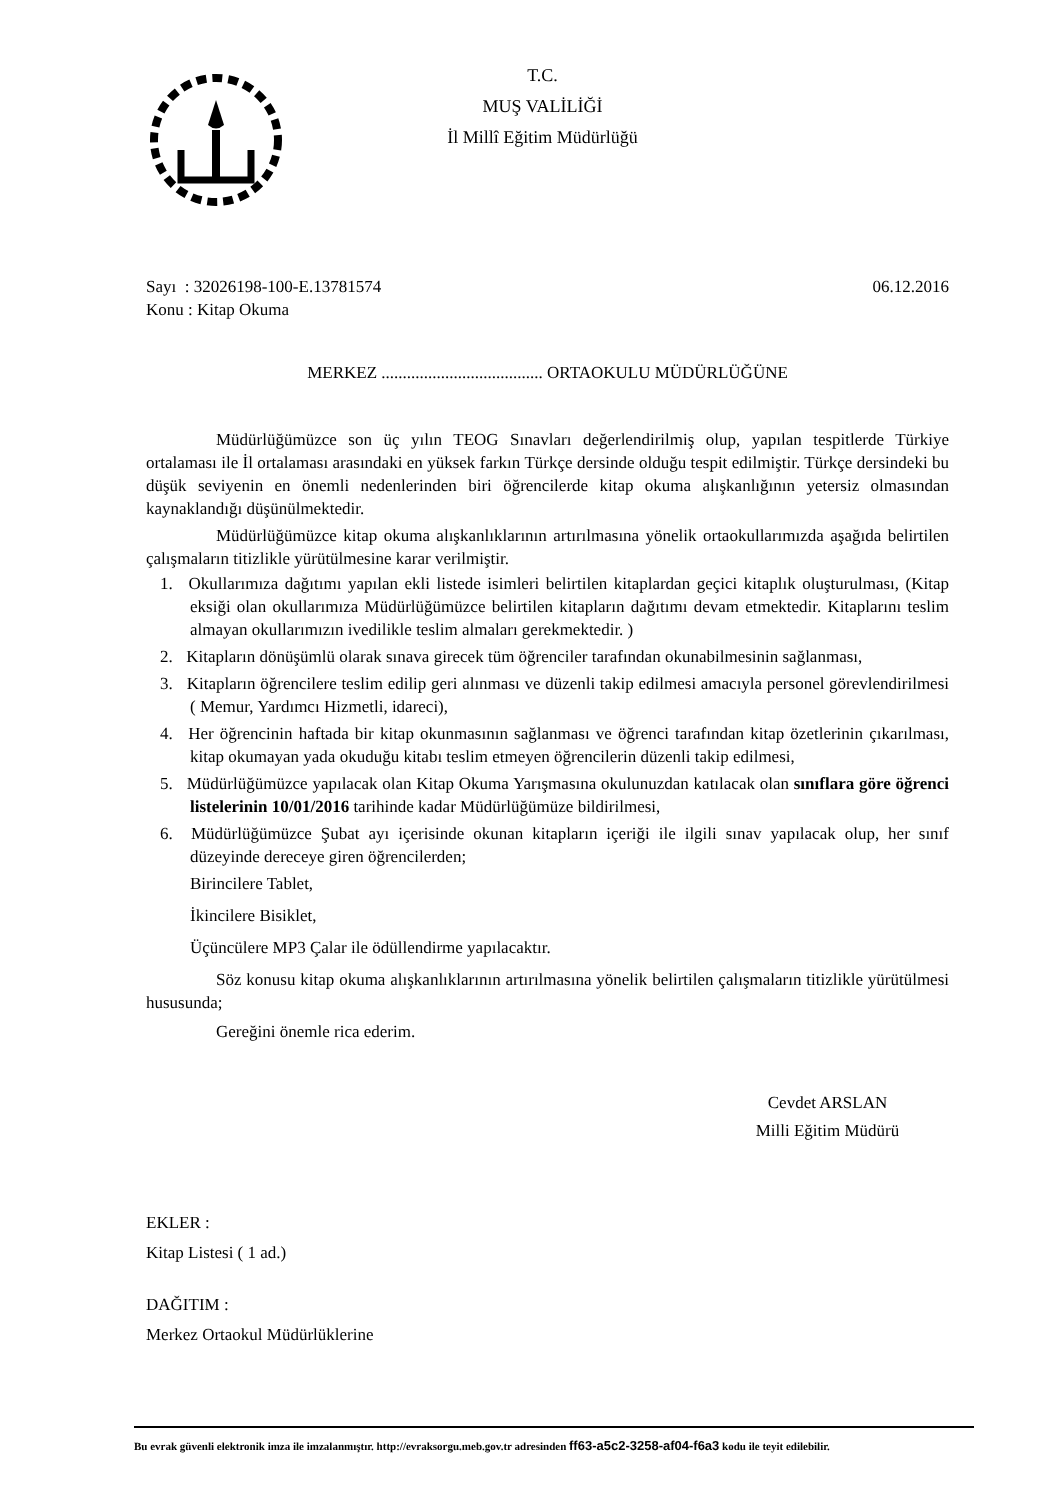T.C.
MUŞ VALİLİĞİ
İl Millî Eğitim Müdürlüğü
Sayı : 32026198-100-E.13781574
Konu : Kitap Okuma
06.12.2016
MERKEZ ...................................... ORTAOKULU MÜDÜRLÜĞÜNE
Müdürlüğümüzce son üç yılın TEOG Sınavları değerlendirilmiş olup, yapılan tespitlerde Türkiye ortalaması ile İl ortalaması arasındaki en yüksek farkın Türkçe dersinde olduğu tespit edilmiştir. Türkçe dersindeki bu düşük seviyenin en önemli nedenlerinden biri öğrencilerde kitap okuma alışkanlığının yetersiz olmasından kaynaklandığı düşünülmektedir.
Müdürlüğümüzce kitap okuma alışkanlıklarının artırılmasına yönelik ortaokullarımızda aşağıda belirtilen çalışmaların titizlikle yürütülmesine karar verilmiştir.
1. Okullarımıza dağıtımı yapılan ekli listede isimleri belirtilen kitaplardan geçici kitaplık oluşturulması, (Kitap eksiği olan okullarımıza Müdürlüğümüzce belirtilen kitapların dağıtımı devam etmektedir. Kitaplarını teslim almayan okullarımızın ivedilikle teslim almaları gerekmektedir. )
2. Kitapların dönüşümlü olarak sınava girecek tüm öğrenciler tarafından okunabilmesinin sağlanması,
3. Kitapların öğrencilere teslim edilip geri alınması ve düzenli takip edilmesi amacıyla personel görevlendirilmesi ( Memur, Yardımcı Hizmetli, idareci),
4. Her öğrencinin haftada bir kitap okunmasının sağlanması ve öğrenci tarafından kitap özetlerinin çıkarılması, kitap okumayan yada okuduğu kitabı teslim etmeyen öğrencilerin düzenli takip edilmesi,
5. Müdürlüğümüzce yapılacak olan Kitap Okuma Yarışmasına okulunuzdan katılacak olan sınıflara göre öğrenci listelerinin 10/01/2016 tarihinde kadar Müdürlüğümüze bildirilmesi,
6. Müdürlüğümüzce Şubat ayı içerisinde okunan kitapların içeriği ile ilgili sınav yapılacak olup, her sınıf düzeyinde dereceye giren öğrencilerden;
Birincilere Tablet,
İkincilere Bisiklet,
Üçüncülere MP3 Çalar ile ödüllendirme yapılacaktır.
Söz konusu kitap okuma alışkanlıklarının artırılmasına yönelik belirtilen çalışmaların titizlikle yürütülmesi hususunda;
Gereğini önemle rica ederim.
Cevdet ARSLAN
Milli Eğitim Müdürü
EKLER :
Kitap Listesi ( 1 ad.)
DAĞITIM :
Merkez Ortaokul Müdürlüklerine
Bu evrak güvenli elektronik imza ile imzalanmıştır. http://evraksorgu.meb.gov.tr adresinden ff63-a5c2-3258-af04-f6a3 kodu ile teyit edilebilir.